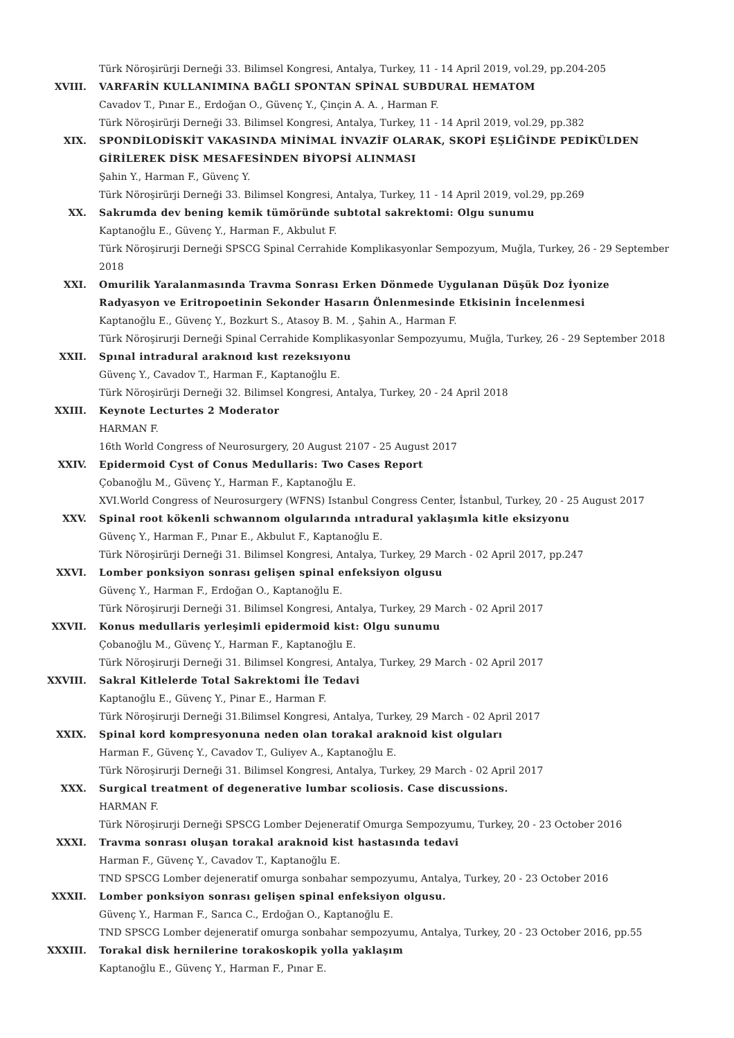Türk Nöroşirürji Derneği 33. Bilimsel Kongresi, Antalya, Turkey, 11 - 14 April 2019, vol.29, pp.204-205
XVIII. VARFARİN KULLANIMINA BAĞLI SPONTAN SPİNAL SUBDURAL HEMATOM
Cavadov T., Pınar E., Erdoğan O., Güvenç Y., Çinçin A. A. , Harman F.
Türk Nöroşirürji Derneği 33. Bilimsel Kongresi, Antalya, Turkey, 11 - 14 April 2019, vol.29, pp.382
XIX. SPONDİLODİSKİT VAKASINDA MİNİMAL İNVAZİF OLARAK, SKOPİ EŞLİĞİNDE PEDİKÜLDEN GİRİLEREK DİSK MESAFESİNDEN BİYOPSİ ALINMASI
Şahin Y., Harman F., Güvenç Y.
Türk Nöroşirürji Derneği 33. Bilimsel Kongresi, Antalya, Turkey, 11 - 14 April 2019, vol.29, pp.269
XX. Sakrumda dev bening kemik tümöründe subtotal sakrektomi: Olgu sunumu
Kaptanoğlu E., Güvenç Y., Harman F., Akbulut F.
Türk Nöroşirurji Derneği SPSCG Spinal Cerrahide Komplikasyonlar Sempozyum, Muğla, Turkey, 26 - 29 September 2018
XXI. Omurilik Yaralanmasında Travma Sonrası Erken Dönmede Uygulanan Düşük Doz İyonize Radyasyon ve Eritropoetinin Sekonder Hasarın Önlenmesinde Etkisinin İncelenmesi
Kaptanoğlu E., Güvenç Y., Bozkurt S., Atasoy B. M. , Şahin A., Harman F.
Türk Nöroşirurji Derneği Spinal Cerrahide Komplikasyonlar Sempozyumu, Muğla, Turkey, 26 - 29 September 2018
XXII. Spınal intradural araknoıd kıst rezeksıyonu
Güvenç Y., Cavadov T., Harman F., Kaptanoğlu E.
Türk Nöroşirürji Derneği 32. Bilimsel Kongresi, Antalya, Turkey, 20 - 24 April 2018
XXIII. Keynote Lecturtes 2 Moderator
HARMAN F.
16th World Congress of Neurosurgery, 20 August 2107 - 25 August 2017
XXIV. Epidermoid Cyst of Conus Medullaris: Two Cases Report
Çobanoğlu M., Güvenç Y., Harman F., Kaptanoğlu E.
XVI.World Congress of Neurosurgery (WFNS) Istanbul Congress Center, İstanbul, Turkey, 20 - 25 August 2017
XXV. Spinal root kökenli schwannom olgularında ıntradural yaklaşımla kitle eksizyonu
Güvenç Y., Harman F., Pınar E., Akbulut F., Kaptanoğlu E.
Türk Nöroşirürji Derneği 31. Bilimsel Kongresi, Antalya, Turkey, 29 March - 02 April 2017, pp.247
XXVI. Lomber ponksiyon sonrası gelişen spinal enfeksiyon olgusu
Güvenç Y., Harman F., Erdoğan O., Kaptanoğlu E.
Türk Nöroşirurji Derneği 31. Bilimsel Kongresi, Antalya, Turkey, 29 March - 02 April 2017
XXVII. Konus medullaris yerleşimli epidermoid kist: Olgu sunumu
Çobanoğlu M., Güvenç Y., Harman F., Kaptanoğlu E.
Türk Nöroşirurji Derneği 31. Bilimsel Kongresi, Antalya, Turkey, 29 March - 02 April 2017
XXVIII. Sakral Kitlelerde Total Sakrektomi İle Tedavi
Kaptanoğlu E., Güvenç Y., Pinar E., Harman F.
Türk Nöroşirurji Derneği 31.Bilimsel Kongresi, Antalya, Turkey, 29 March - 02 April 2017
XXIX. Spinal kord kompresyonuna neden olan torakal araknoid kist olguları
Harman F., Güvenç Y., Cavadov T., Guliyev A., Kaptanoğlu E.
Türk Nöroşirurji Derneği 31. Bilimsel Kongresi, Antalya, Turkey, 29 March - 02 April 2017
XXX. Surgical treatment of degenerative lumbar scoliosis. Case discussions.
HARMAN F.
Türk Nöroşirurji Derneği SPSCG Lomber Dejeneratif Omurga Sempozyumu, Turkey, 20 - 23 October 2016
XXXI. Travma sonrası oluşan torakal araknoid kist hastasında tedavi
Harman F., Güvenç Y., Cavadov T., Kaptanoğlu E.
TND SPSCG Lomber dejeneratif omurga sonbahar sempozyumu, Antalya, Turkey, 20 - 23 October 2016
XXXII. Lomber ponksiyon sonrası gelişen spinal enfeksiyon olgusu.
Güvenç Y., Harman F., Sarıca C., Erdoğan O., Kaptanoğlu E.
TND SPSCG Lomber dejeneratif omurga sonbahar sempozyumu, Antalya, Turkey, 20 - 23 October 2016, pp.55
XXXIII. Torakal disk hernilerine torakoskopik yolla yaklaşım
Kaptanoğlu E., Güvenç Y., Harman F., Pınar E.